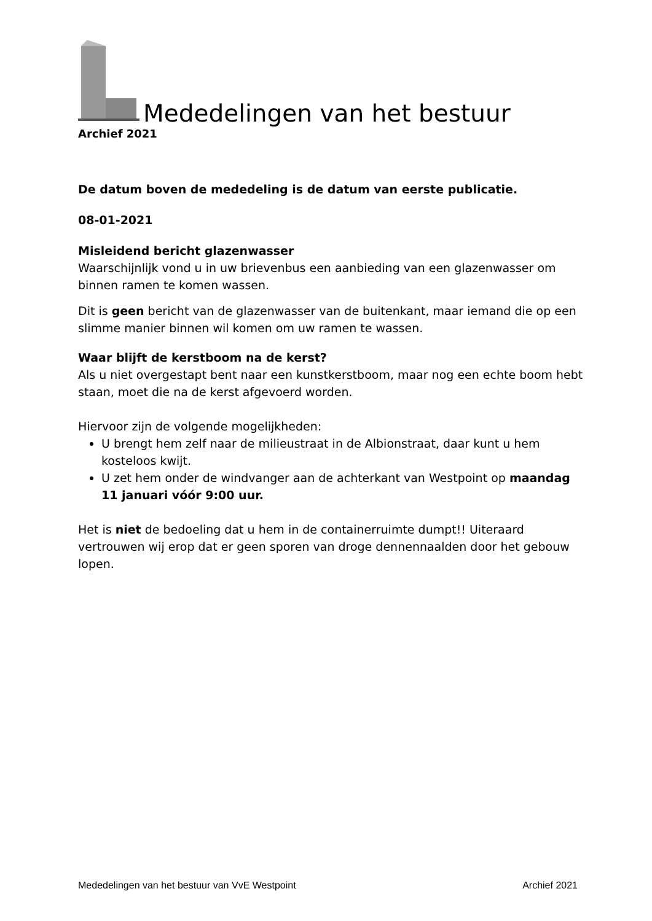Mededelingen van het bestuur
Archief 2021
De datum boven de mededeling is de datum van eerste publicatie.
08-01-2021
Misleidend bericht glazenwasser
Waarschijnlijk vond u in uw brievenbus een aanbieding van een glazenwasser om binnen ramen te komen wassen.
Dit is geen bericht van de glazenwasser van de buitenkant, maar iemand die op een slimme manier binnen wil komen om uw ramen te wassen.
Waar blijft de kerstboom na de kerst?
Als u niet overgestapt bent naar een kunstkerstboom, maar nog een echte boom hebt staan, moet die na de kerst afgevoerd worden.
Hiervoor zijn de volgende mogelijkheden:
U brengt hem zelf naar de milieustraat in de Albionstraat, daar kunt u hem kosteloos kwijt.
U zet hem onder de windvanger aan de achterkant van Westpoint op maandag 11 januari vóór 9:00 uur.
Het is niet de bedoeling dat u hem in de containerruimte dumpt!! Uiteraard vertrouwen wij erop dat er geen sporen van droge dennennaalden door het gebouw lopen.
Mededelingen van het bestuur van VvE Westpoint Archief 2021